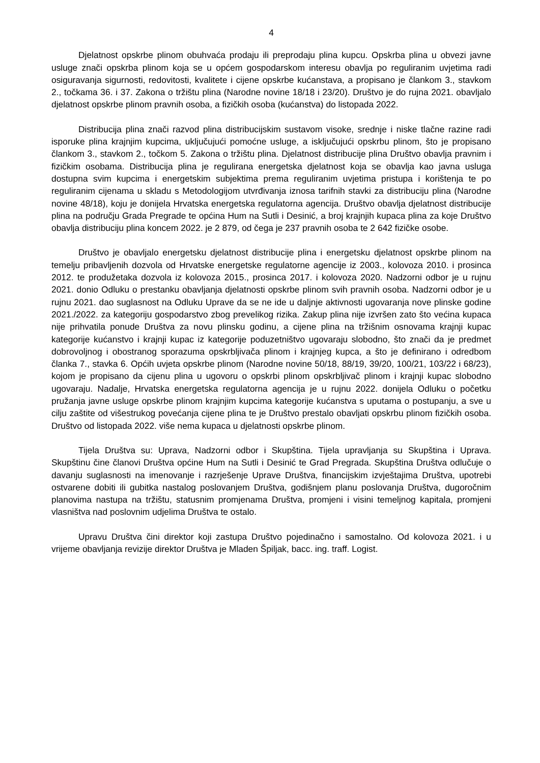4
Djelatnost opskrbe plinom obuhvaća prodaju ili preprodaju plina kupcu. Opskrba plina u obvezi javne usluge znači opskrba plinom koja se u općem gospodarskom interesu obavlja po reguliranim uvjetima radi osiguravanja sigurnosti, redovitosti, kvalitete i cijene opskrbe kućanstava, a propisano je člankom 3., stavkom 2., točkama 36. i 37. Zakona o tržištu plina (Narodne novine 18/18 i 23/20). Društvo je do rujna 2021. obavljalo djelatnost opskrbe plinom pravnih osoba, a fizičkih osoba (kućanstva) do listopada 2022.
Distribucija plina znači razvod plina distribucijskim sustavom visoke, srednje i niske tlačne razine radi isporuke plina krajnjim kupcima, uključujući pomoćne usluge, a isključujući opskrbu plinom, što je propisano člankom 3., stavkom 2., točkom 5. Zakona o tržištu plina. Djelatnost distribucije plina Društvo obavlja pravnim i fizičkim osobama. Distribucija plina je regulirana energetska djelatnost koja se obavlja kao javna usluga dostupna svim kupcima i energetskim subjektima prema reguliranim uvjetima pristupa i korištenja te po reguliranim cijenama u skladu s Metodologijom utvrđivanja iznosa tarifnih stavki za distribuciju plina (Narodne novine 48/18), koju je donijela Hrvatska energetska regulatorna agencija. Društvo obavlja djelatnost distribucije plina na području Grada Pregrade te općina Hum na Sutli i Desinić, a broj krajnjih kupaca plina za koje Društvo obavlja distribuciju plina koncem 2022. je 2 879, od čega je 237 pravnih osoba te 2 642 fizičke osobe.
Društvo je obavljalo energetsku djelatnost distribucije plina i energetsku djelatnost opskrbe plinom na temelju pribavljenih dozvola od Hrvatske energetske regulatorne agencije iz 2003., kolovoza 2010. i prosinca 2012. te produžetaka dozvola iz kolovoza 2015., prosinca 2017. i kolovoza 2020. Nadzorni odbor je u rujnu 2021. donio Odluku o prestanku obavljanja djelatnosti opskrbe plinom svih pravnih osoba. Nadzorni odbor je u rujnu 2021. dao suglasnost na Odluku Uprave da se ne ide u daljnje aktivnosti ugovaranja nove plinske godine 2021./2022. za kategoriju gospodarstvo zbog prevelikog rizika. Zakup plina nije izvršen zato što većina kupaca nije prihvatila ponude Društva za novu plinsku godinu, a cijene plina na tržišnim osnovama krajnji kupac kategorije kućanstvo i krajnji kupac iz kategorije poduzetništvo ugovaraju slobodno, što znači da je predmet dobrovoljnog i obostranog sporazuma opskrbljivača plinom i krajnjeg kupca, a što je definirano i odredbom članka 7., stavka 6. Općih uvjeta opskrbe plinom (Narodne novine 50/18, 88/19, 39/20, 100/21, 103/22 i 68/23), kojom je propisano da cijenu plina u ugovoru o opskrbi plinom opskrbljivač plinom i krajnji kupac slobodno ugovaraju. Nadalje, Hrvatska energetska regulatorna agencija je u rujnu 2022. donijela Odluku o početku pružanja javne usluge opskrbe plinom krajnjim kupcima kategorije kućanstva s uputama o postupanju, a sve u cilju zaštite od višestrukog povećanja cijene plina te je Društvo prestalo obavljati opskrbu plinom fizičkih osoba. Društvo od listopada 2022. više nema kupaca u djelatnosti opskrbe plinom.
Tijela Društva su: Uprava, Nadzorni odbor i Skupština. Tijela upravljanja su Skupština i Uprava. Skupštinu čine članovi Društva općine Hum na Sutli i Desinić te Grad Pregrada. Skupština Društva odlučuje o davanju suglasnosti na imenovanje i razrješenje Uprave Društva, financijskim izvještajima Društva, upotrebi ostvarene dobiti ili gubitka nastalog poslovanjem Društva, godišnjem planu poslovanja Društva, dugoročnim planovima nastupa na tržištu, statusnim promjenama Društva, promjeni i visini temeljnog kapitala, promjeni vlasništva nad poslovnim udjelima Društva te ostalo.
Upravu Društva čini direktor koji zastupa Društvo pojedinačno i samostalno. Od kolovoza 2021. i u vrijeme obavljanja revizije direktor Društva je Mladen Špiljak, bacc. ing. traff. Logist.